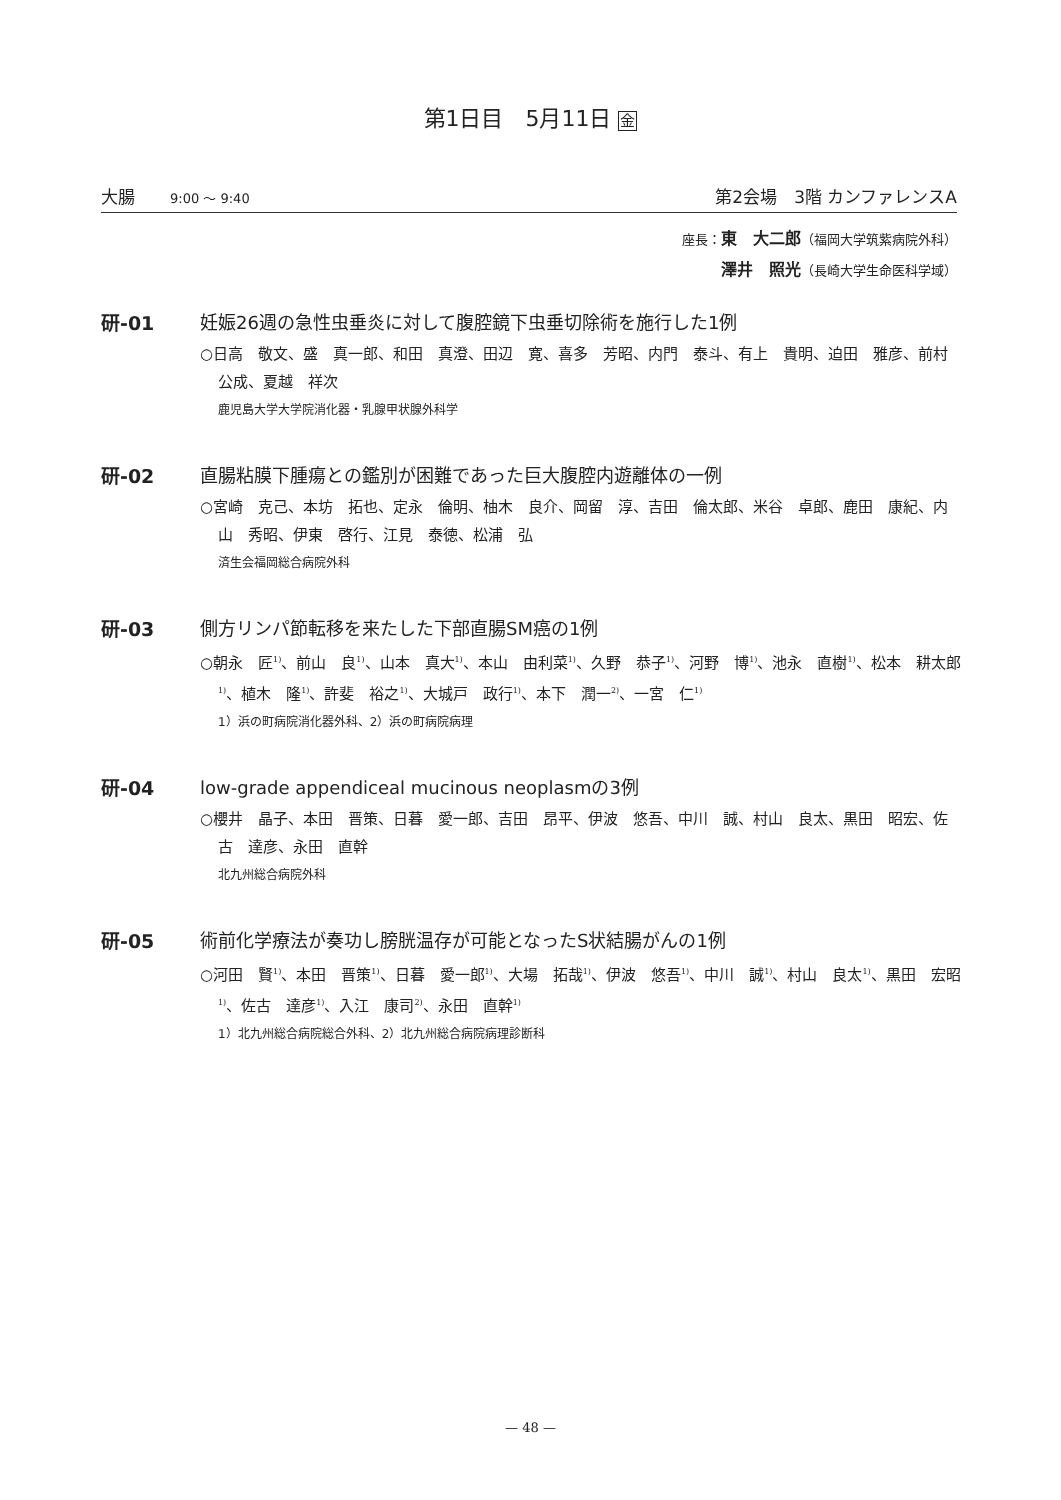第1日目　5月11日 金
大腸 9:00 ～ 9:40
第2会場　3階 カンファレンスA
座長：東　大二郎（福岡大学筑紫病院外科）
澤井　照光（長崎大学生命医科学域）
研-01 妊娠26週の急性虫垂炎に対して腹腔鏡下虫垂切除術を施行した1例
○日高　敬文、盛　真一郎、和田　真澄、田辺　寛、喜多　芳昭、内門　泰斗、有上　貴明、迫田　雅彦、前村　公成、夏越　祥次
鹿児島大学大学院消化器・乳腺甲状腺外科学
研-02 直腸粘膜下腫瘍との鑑別が困難であった巨大腹腔内遊離体の一例
○宮崎　克己、本坊　拓也、定永　倫明、柚木　良介、岡留　淳、吉田　倫太郎、米谷　卓郎、鹿田　康紀、内山　秀昭、伊東　啓行、江見　泰徳、松浦　弘
済生会福岡総合病院外科
研-03 側方リンパ節転移を来たした下部直腸SM癌の1例
○朝永　匠<sup>1)</sup>、前山　良<sup>1)</sup>、山本　真大<sup>1)</sup>、本山　由利菜<sup>1)</sup>、久野　恭子<sup>1)</sup>、河野　博<sup>1)</sup>、池永　直樹<sup>1)</sup>、松本　耕太郎<sup>1)</sup>、植木　隆<sup>1)</sup>、許斐　裕之<sup>1)</sup>、大城戸　政行<sup>1)</sup>、本下　潤一<sup>2)</sup>、一宮　仁<sup>1)</sup>
1）浜の町病院消化器外科、2）浜の町病院病理
研-04 low-grade appendiceal mucinous neoplasmの3例
○櫻井　晶子、本田　晋策、日暮　愛一郎、吉田　昂平、伊波　悠吾、中川　誠、村山　良太、黒田　昭宏、佐古　達彦、永田　直幹
北九州総合病院外科
研-05 術前化学療法が奏功し膀胱温存が可能となったS状結腸がんの1例
○河田　賢<sup>1)</sup>、本田　晋策<sup>1)</sup>、日暮　愛一郎<sup>1)</sup>、大場　拓哉<sup>1)</sup>、伊波　悠吾<sup>1)</sup>、中川　誠<sup>1)</sup>、村山　良太<sup>1)</sup>、黒田　宏昭<sup>1)</sup>、佐古　達彦<sup>1)</sup>、入江　康司<sup>2)</sup>、永田　直幹<sup>1)</sup>
1）北九州総合病院総合外科、2）北九州総合病院病理診断科
— 48 —